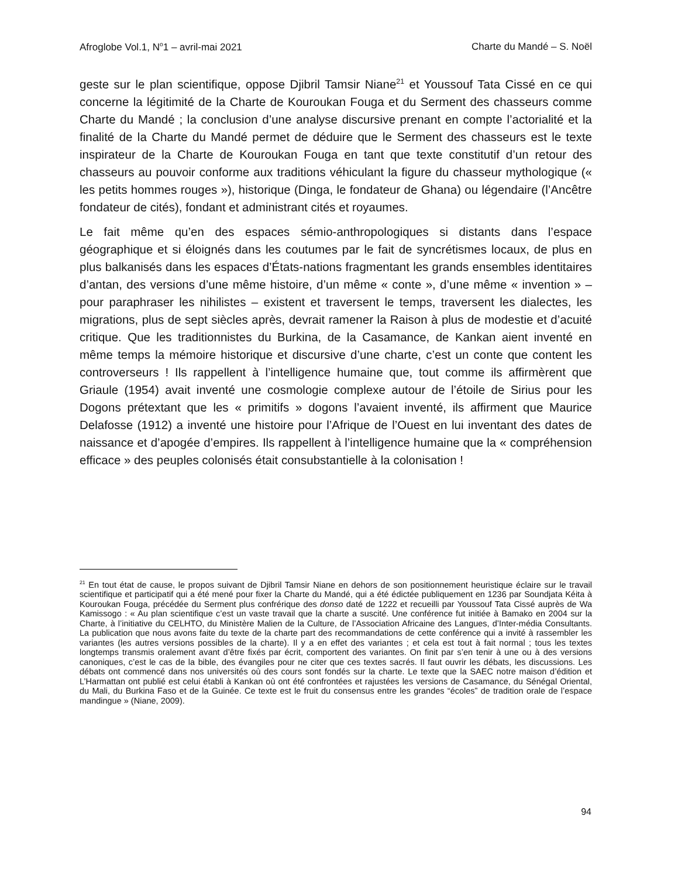Afroglobe Vol.1, N<sup>o</sup>1 – avril-mai 2021 Charte du Mandé – S. Noël
geste sur le plan scientifique, oppose Djibril Tamsir Niane<sup>21</sup> et Youssouf Tata Cissé en ce qui concerne la légitimité de la Charte de Kouroukan Fouga et du Serment des chasseurs comme Charte du Mandé ; la conclusion d’une analyse discursive prenant en compte l’actorialité et la finalité de la Charte du Mandé permet de déduire que le Serment des chasseurs est le texte inspirateur de la Charte de Kouroukan Fouga en tant que texte constitutif d’un retour des chasseurs au pouvoir conforme aux traditions véhiculant la figure du chasseur mythologique (« les petits hommes rouges »), historique (Dinga, le fondateur de Ghana) ou légendaire (l’Ancêtre fondateur de cités), fondant et administrant cités et royaumes.
Le fait même qu’en des espaces sémio-anthropologiques si distants dans l’espace géographique et si éloignés dans les coutumes par le fait de syncrétismes locaux, de plus en plus balkanisés dans les espaces d’États-nations fragmentant les grands ensembles identitaires d’antan, des versions d’une même histoire, d’un même « conte », d’une même « invention » – pour paraphraser les nihilistes – existent et traversent le temps, traversent les dialectes, les migrations, plus de sept siècles après, devrait ramener la Raison à plus de modestie et d’acuité critique. Que les traditionnistes du Burkina, de la Casamance, de Kankan aient inventé en même temps la mémoire historique et discursive d’une charte, c’est un conte que content les controverseurs ! Ils rappellent à l’intelligence humaine que, tout comme ils affirmèrent que Griaule (1954) avait inventé une cosmologie complexe autour de l’étoile de Sirius pour les Dogons prétextant que les « primitifs » dogons l’avaient inventé, ils affirment que Maurice Delafosse (1912) a inventé une histoire pour l’Afrique de l’Ouest en lui inventant des dates de naissance et d’apogée d’empires. Ils rappellent à l’intelligence humaine que la « compréhension efficace » des peuples colonisés était consubstantielle à la colonisation !
<sup>21</sup> En tout état de cause, le propos suivant de Djibril Tamsir Niane en dehors de son positionnement heuristique éclaire sur le travail scientifique et participatif qui a été mené pour fixer la Charte du Mandé, qui a été édictée publiquement en 1236 par Soundjata Kéita à Kouroukan Fouga, précédée du Serment plus confrérique des donso daté de 1222 et recueilli par Youssouf Tata Cissé auprès de Wa Kamissogo : « Au plan scientifique c’est un vaste travail que la charte a suscité. Une conférence fut initiée à Bamako en 2004 sur la Charte, à l’initiative du CELHTO, du Ministère Malien de la Culture, de l’Association Africaine des Langues, d’Inter-média Consultants. La publication que nous avons faite du texte de la charte part des recommandations de cette conférence qui a invité à rassembler les variantes (les autres versions possibles de la charte). Il y a en effet des variantes ; et cela est tout à fait normal ; tous les textes longtemps transmis oralement avant d’être fixés par écrit, comportent des variantes. On finit par s’en tenir à une ou à des versions canoniques, c’est le cas de la bible, des évangiles pour ne citer que ces textes sacrés. Il faut ouvrir les débats, les discussions. Les débats ont commencé dans nos universités où des cours sont fondés sur la charte. Le texte que la SAEC notre maison d’édition et L’Harmattan ont publié est celui établi à Kankan où ont été confrontées et rajustées les versions de Casamance, du Sénégal Oriental, du Mali, du Burkina Faso et de la Guinée. Ce texte est le fruit du consensus entre les grandes “écoles” de tradition orale de l’espace mandingue » (Niane, 2009).
94